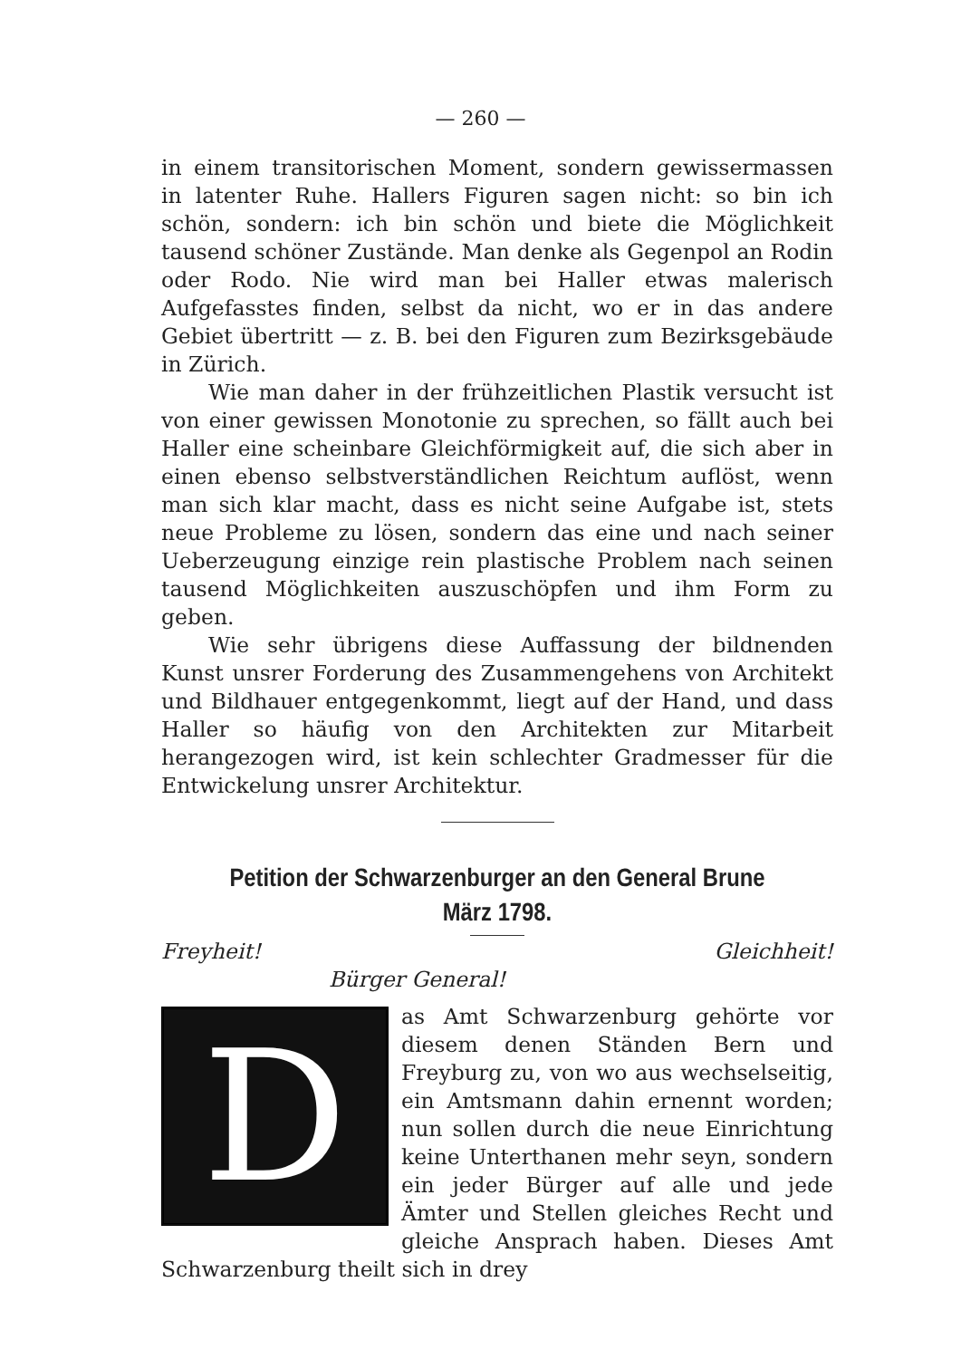— 260 —
in einem transitorischen Moment, sondern gewissermassen in latenter Ruhe. Hallers Figuren sagen nicht: so bin ich schön, sondern: ich bin schön und biete die Möglichkeit tausend schöner Zustände. Man denke als Gegenpol an Rodin oder Rodo. Nie wird man bei Haller etwas malerisch Aufgefasstes finden, selbst da nicht, wo er in das andere Gebiet übertritt — z. B. bei den Figuren zum Bezirksgebäude in Zürich.
Wie man daher in der frühzeitlichen Plastik versucht ist von einer gewissen Monotonie zu sprechen, so fällt auch bei Haller eine scheinbare Gleichförmigkeit auf, die sich aber in einen ebenso selbstverständlichen Reichtum auflöst, wenn man sich klar macht, dass es nicht seine Aufgabe ist, stets neue Probleme zu lösen, sondern das eine und nach seiner Ueberzeugung einzige rein plastische Problem nach seinen tausend Möglichkeiten auszuschöpfen und ihm Form zu geben.
Wie sehr übrigens diese Auffassung der bildnenden Kunst unsrer Forderung des Zusammengehens von Architekt und Bildhauer entgegenkommt, liegt auf der Hand, und dass Haller so häufig von den Architekten zur Mitarbeit herangezogen wird, ist kein schlechter Gradmesser für die Entwickelung unsrer Architektur.
Petition der Schwarzenburger an den General Brune
März 1798.
Freyheit! Gleichheit!
Bürger General!
D
as Amt Schwarzenburg gehörte vor diesem denen Ständen Bern und Freyburg zu, von wo aus wechselseitig, ein Amtsmann dahin ernennt worden; nun sollen durch die neue Einrichtung keine Unterthanen mehr seyn, sondern ein jeder Bürger auf alle und jede Ämter und Stellen gleiches Recht und gleiche Ansprach haben. Dieses Amt Schwarzenburg theilt sich in drey